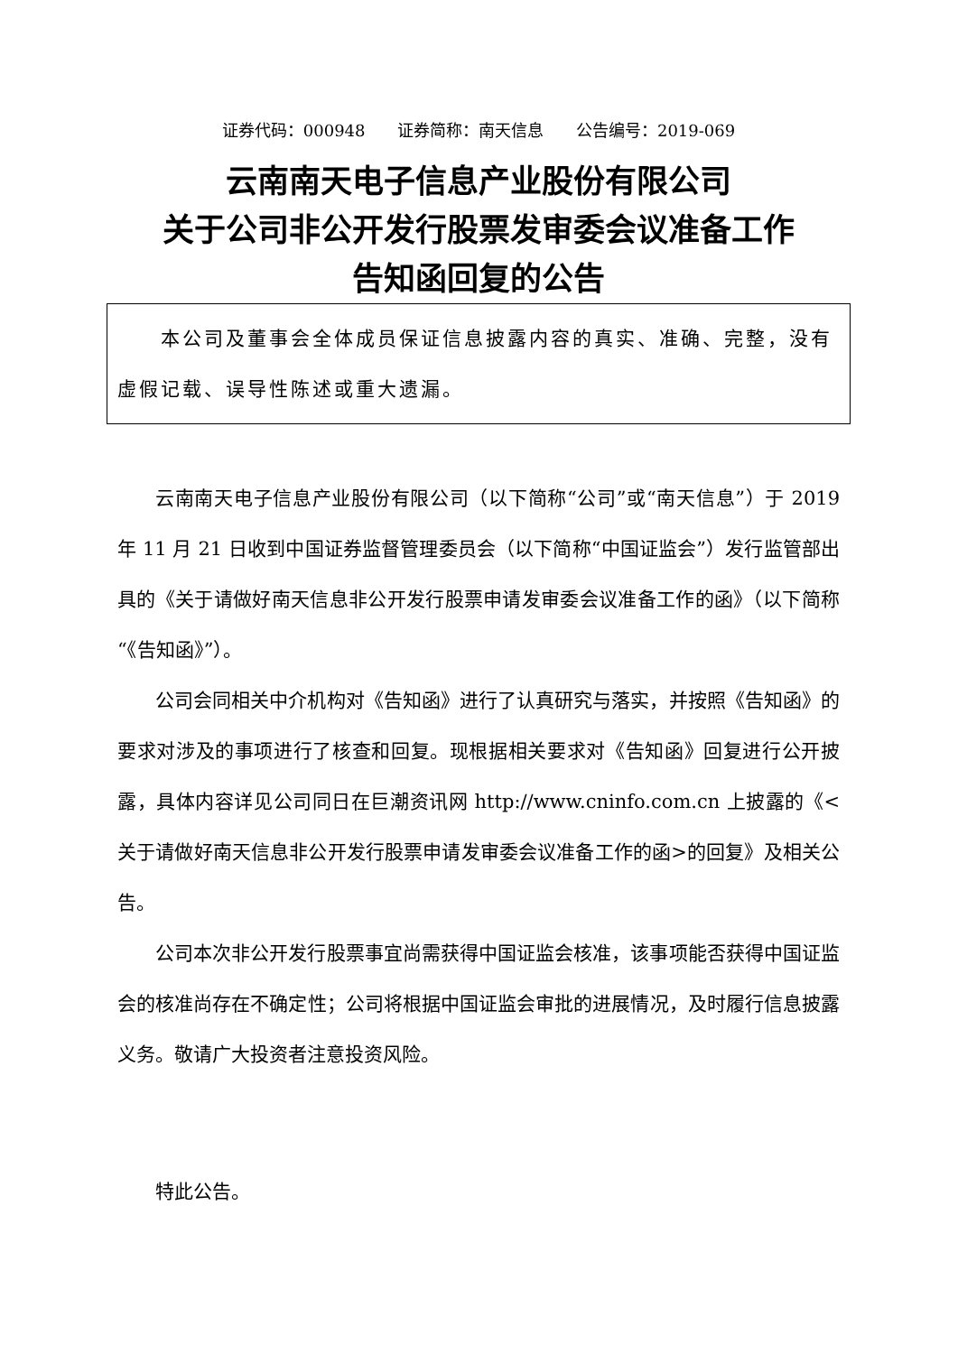证券代码：000948 证券简称：南天信息 公告编号：2019-069
云南南天电子信息产业股份有限公司
关于公司非公开发行股票发审委会议准备工作
告知函回复的公告
　　本公司及董事会全体成员保证信息披露内容的真实、准确、完整，没有虚假记载、误导性陈述或重大遗漏。
云南南天电子信息产业股份有限公司（以下简称“公司”或“南天信息”）于 2019 年 11 月 21 日收到中国证券监督管理委员会（以下简称“中国证监会”）发行监管部出具的《关于请做好南天信息非公开发行股票申请发审委会议准备工作的函》（以下简称“《告知函》”）。
公司会同相关中介机构对《告知函》进行了认真研究与落实，并按照《告知函》的要求对涉及的事项进行了核查和回复。现根据相关要求对《告知函》回复进行公开披露，具体内容详见公司同日在巨潮资讯网 http://www.cninfo.com.cn 上披露的《<关于请做好南天信息非公开发行股票申请发审委会议准备工作的函>的回复》及相关公告。
公司本次非公开发行股票事宜尚需获得中国证监会核准，该事项能否获得中国证监会的核准尚存在不确定性；公司将根据中国证监会审批的进展情况，及时履行信息披露义务。敬请广大投资者注意投资风险。
特此公告。